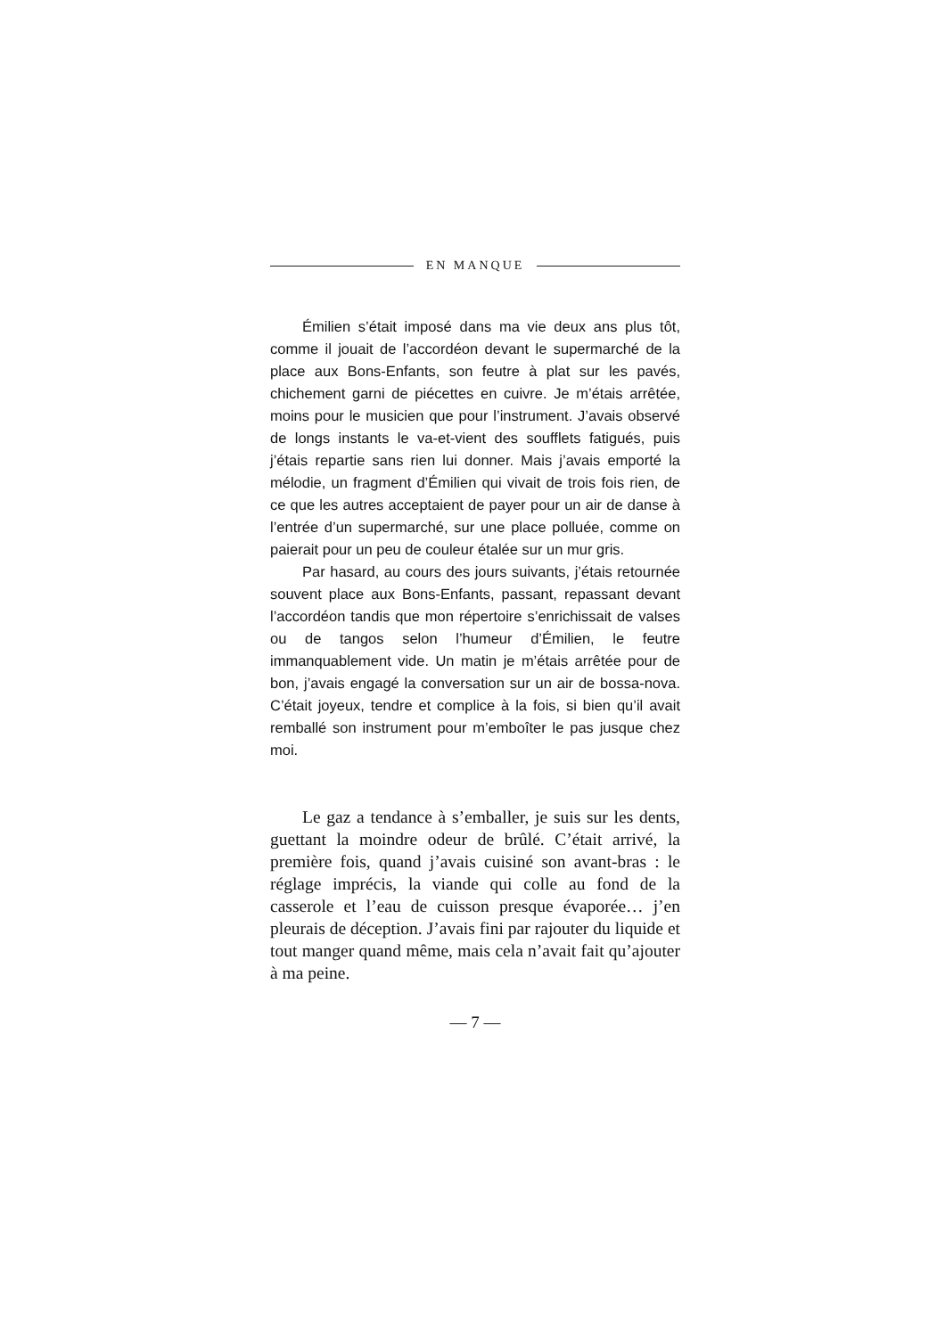EN MANQUE
Émilien s’était imposé dans ma vie deux ans plus tôt, comme il jouait de l’accordéon devant le supermarché de la place aux Bons-Enfants, son feutre à plat sur les pavés, chichement garni de piécettes en cuivre. Je m’étais arrêtée, moins pour le musicien que pour l’instrument. J’avais observé de longs instants le va-et-vient des soufflets fatigués, puis j’étais repartie sans rien lui donner. Mais j’avais emporté la mélodie, un fragment d’Émilien qui vivait de trois fois rien, de ce que les autres acceptaient de payer pour un air de danse à l’entrée d’un supermarché, sur une place polluée, comme on paierait pour un peu de couleur étalée sur un mur gris.
Par hasard, au cours des jours suivants, j’étais retournée souvent place aux Bons-Enfants, passant, repassant devant l’accordéon tandis que mon répertoire s’enrichissait de valses ou de tangos selon l’humeur d’Émilien, le feutre immanquablement vide. Un matin je m’étais arrêtée pour de bon, j’avais engagé la conversation sur un air de bossa-nova. C’était joyeux, tendre et complice à la fois, si bien qu’il avait remballé son instrument pour m’emboîter le pas jusque chez moi.
Le gaz a tendance à s’emballer, je suis sur les dents, guettant la moindre odeur de brûlé. C’était arrivé, la première fois, quand j’avais cuisiné son avant-bras : le réglage imprécis, la viande qui colle au fond de la casserole et l’eau de cuisson presque évaporée… j’en pleurais de déception. J’avais fini par rajouter du liquide et tout manger quand même, mais cela n’avait fait qu’ajouter à ma peine.
— 7 —